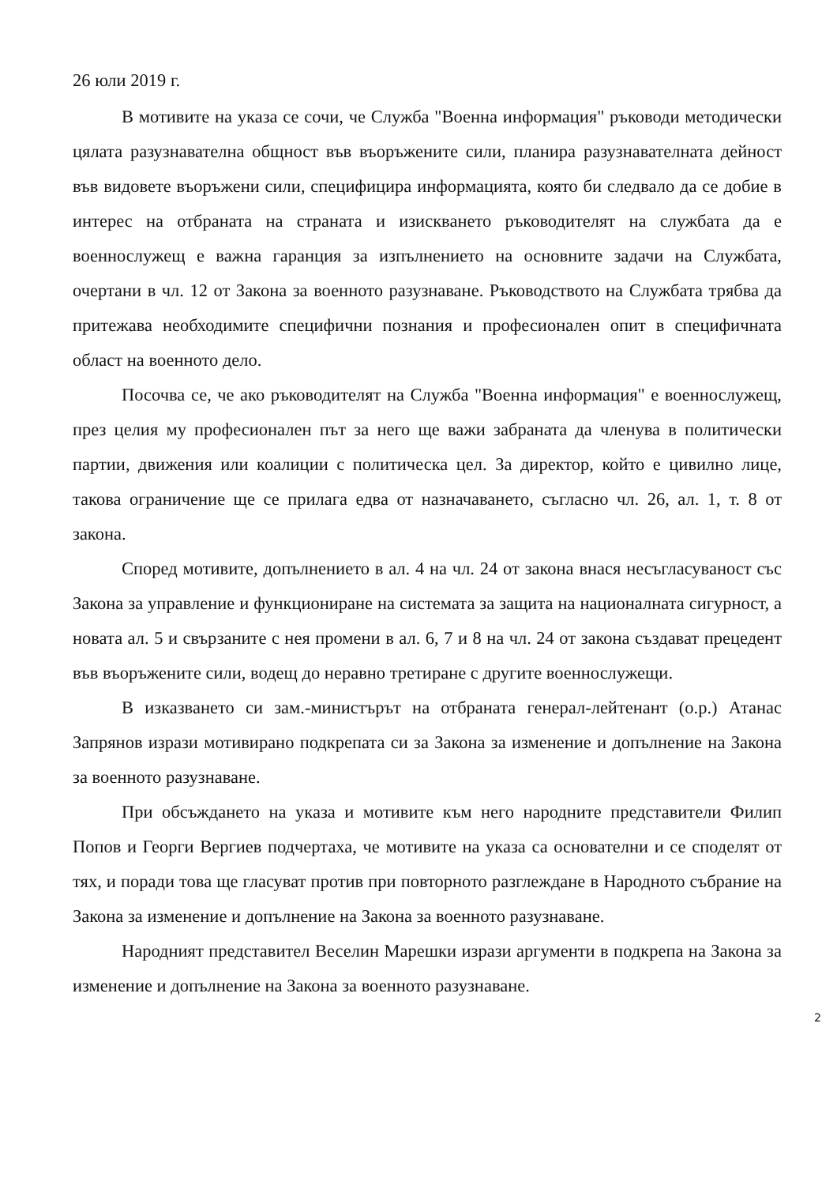26 юли 2019 г.
В мотивите на указа се сочи, че Служба "Военна информация" ръководи методически цялата разузнавателна общност във въоръжените сили, планира разузнавателната дейност във видовете въоръжени сили, специфицира информацията, която би следвало да се добие в интерес на отбраната на страната и изискването ръководителят на службата да е военнослужещ е важна гаранция за изпълнението на основните задачи на Службата, очертани в чл. 12 от Закона за военното разузнаване. Ръководството на Службата трябва да притежава необходимите специфични познания и професионален опит в специфичната област на военното дело.
Посочва се, че ако ръководителят на Служба "Военна информация" е военнослужещ, през целия му професионален път за него ще важи забраната да членува в политически партии, движения или коалиции с политическа цел. За директор, който е цивилно лице, такова ограничение ще се прилага едва от назначаването, съгласно чл. 26, ал. 1, т. 8 от закона.
Според мотивите, допълнението в ал. 4 на чл. 24 от закона внася несъгласуваност със Закона за управление и функциониране на системата за защита на националната сигурност, а новата ал. 5 и свързаните с нея промени в ал. 6, 7 и 8 на чл. 24 от закона създават прецедент във въоръжените сили, водещ до неравно третиране с другите военнослужещи.
В изказването си зам.-министърът на отбраната генерал-лейтенант (о.р.) Атанас Запрянов изрази мотивирано подкрепата си за Закона за изменение и допълнение на Закона за военното разузнаване.
При обсъждането на указа и мотивите към него народните представители Филип Попов и Георги Вергиев подчертаха, че мотивите на указа са основателни и се споделят от тях, и поради това ще гласуват против при повторното разглеждане в Народното събрание на Закона за изменение и допълнение на Закона за военното разузнаване.
Народният представител Веселин Марешки изрази аргументи в подкрепа на Закона за изменение и допълнение на Закона за военното разузнаване.
2